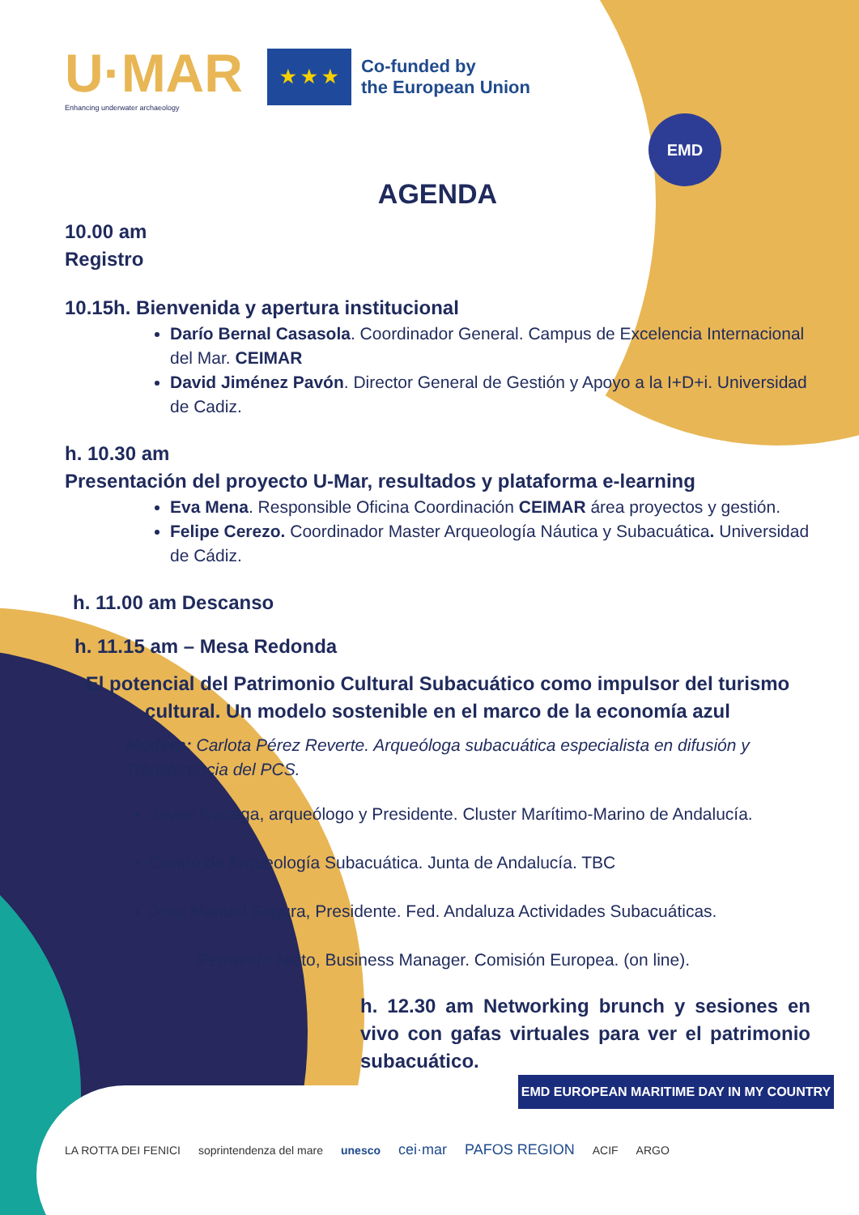U·MAR
Enhancing underwater archaeology
★ ★ ★
Co-funded by
the European Union
EMD
AGENDA
10.00 am
Registro
10.15h. Bienvenida y apertura institucional
Darío Bernal Casasola. Coordinador General. Campus de Excelencia Internacional del Mar. CEIMAR
David Jiménez Pavón. Director General de Gestión y Apoyo a la I+D+i. Universidad de Cadiz.
h. 10.30 am
Presentación del proyecto U-Mar, resultados y plataforma e-learning
Eva Mena. Responsible Oficina Coordinación CEIMAR área proyectos y gestión.
Felipe Cerezo. Coordinador Master Arqueología Náutica y Subacuática. Universidad de Cádiz.
h. 11.00 am Descanso
h. 11.15 am – Mesa Redonda
El potencial del Patrimonio Cultural Subacuático como impulsor del turismo cultural. Un modelo sostenible en el marco de la economía azul
Modera: Carlota Pérez Reverte. Arqueóloga subacuática especialista en difusión y Transferencia del PCS.
Javier Noriega, arqueólogo y Presidente. Cluster Marítimo-Marino de Andalucía.
Centro de Arqueología Subacuática. Junta de Andalucía. TBC
Jose Manuel Segura, Presidente. Fed. Andaluza Actividades Subacuáticas.
Fernando Nieto, Business Manager. Comisión Europea. (on line).
h. 12.30 am Networking brunch y sesiones en vivo con gafas virtuales para ver el patrimonio subacuático.
EMD EUROPEAN MARITIME DAY IN MY COUNTRY
LA ROTTA DEI FENICI soprintendenza del mare unesco cei·mar PAFOS REGION ACIF ARGO